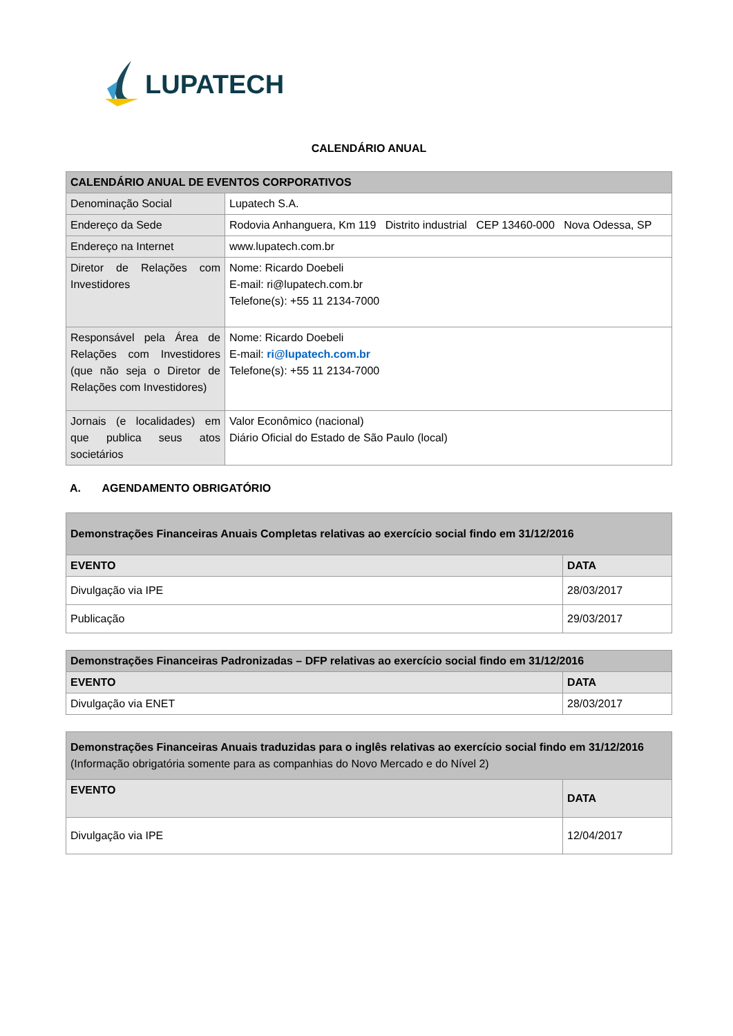LUPATECH
CALENDÁRIO ANUAL
| CALENDÁRIO ANUAL DE EVENTOS CORPORATIVOS | |
| Denominação Social | Lupatech S.A. |
| Endereço da Sede | Rodovia Anhanguera, Km 119 Distrito industrial CEP 13460-000 Nova Odessa, SP |
| Endereço na Internet | www.lupatech.com.br |
| Diretor de Relações com Investidores | Nome: Ricardo Doebeli E-mail: ri@lupatech.com.br Telefone(s): +55 11 2134-7000 |
| Responsável pela Área de Relações com Investidores (que não seja o Diretor de Relações com Investidores) | Nome: Ricardo Doebeli E-mail: ri@lupatech.com.br Telefone(s): +55 11 2134-7000 |
| Jornais (e localidades) em que publica seus atos societários | Valor Econômico (nacional) Diário Oficial do Estado de São Paulo (local) |
A. AGENDAMENTO OBRIGATÓRIO
| Demonstrações Financeiras Anuais Completas relativas ao exercício social findo em 31/12/2016 | |
| EVENTO | DATA |
| Divulgação via IPE | 28/03/2017 |
| Publicação | 29/03/2017 |
| Demonstrações Financeiras Padronizadas – DFP relativas ao exercício social findo em 31/12/2016 | |
| EVENTO | DATA |
| Divulgação via ENET | 28/03/2017 |
| Demonstrações Financeiras Anuais traduzidas para o inglês relativas ao exercício social findo em 31/12/2016 (Informação obrigatória somente para as companhias do Novo Mercado e do Nível 2) | |
| EVENTO | DATA |
| Divulgação via IPE | 12/04/2017 |